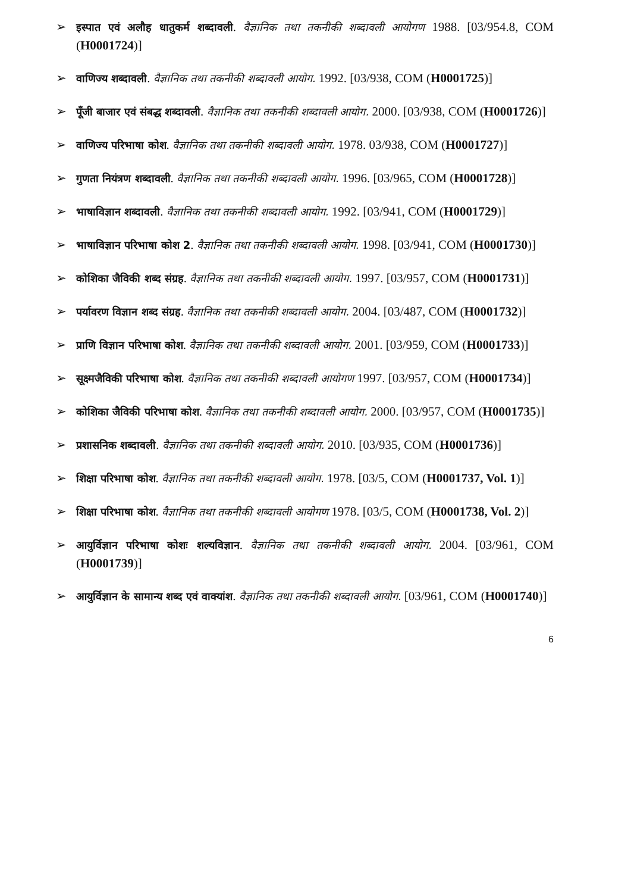➢ इस्पात एवं अलौह धातुकर्म शब्दावली. वैज्ञानिक तथा तकनीकी शब्दावली आयोगण 1988. [03/954.8, COM (H0001724)]
➢ वाणिज्य शब्दावली. वैज्ञानिक तथा तकनीकी शब्दावली आयोग. 1992. [03/938, COM (H0001725)]
➢ पूँजी बाजार एवं संबद्ध शब्दावली. वैज्ञानिक तथा तकनीकी शब्दावली आयोग. 2000. [03/938, COM (H0001726)]
➢ वाणिज्य परिभाषा कोश. वैज्ञानिक तथा तकनीकी शब्दावली आयोग. 1978. 03/938, COM (H0001727)]
➢ गुणता नियंत्रण शब्दावली. वैज्ञानिक तथा तकनीकी शब्दावली आयोग. 1996. [03/965, COM (H0001728)]
➢ भाषाविज्ञान शब्दावली. वैज्ञानिक तथा तकनीकी शब्दावली आयोग. 1992. [03/941, COM (H0001729)]
➢ भाषाविज्ञान परिभाषा कोश 2. वैज्ञानिक तथा तकनीकी शब्दावली आयोग. 1998. [03/941, COM (H0001730)]
➢ कोशिका जैविकी शब्द संग्रह. वैज्ञानिक तथा तकनीकी शब्दावली आयोग. 1997. [03/957, COM (H0001731)]
➢ पर्यावरण विज्ञान शब्द संग्रह. वैज्ञानिक तथा तकनीकी शब्दावली आयोग. 2004. [03/487, COM (H0001732)]
➢ प्राणि विज्ञान परिभाषा कोश. वैज्ञानिक तथा तकनीकी शब्दावली आयोग. 2001. [03/959, COM (H0001733)]
➢ सूक्ष्मजैविकी परिभाषा कोश. वैज्ञानिक तथा तकनीकी शब्दावली आयोगण 1997. [03/957, COM (H0001734)]
➢ कोशिका जैविकी परिभाषा कोश. वैज्ञानिक तथा तकनीकी शब्दावली आयोग. 2000. [03/957, COM (H0001735)]
➢ प्रशासनिक शब्दावली. वैज्ञानिक तथा तकनीकी शब्दावली आयोग. 2010. [03/935, COM (H0001736)]
➢ शिक्षा परिभाषा कोश. वैज्ञानिक तथा तकनीकी शब्दावली आयोग. 1978. [03/5, COM (H0001737, Vol. 1)]
➢ शिक्षा परिभाषा कोश. वैज्ञानिक तथा तकनीकी शब्दावली आयोगण 1978. [03/5, COM (H0001738, Vol. 2)]
➢ आयुर्विज्ञान परिभाषा कोशः शल्यविज्ञान. वैज्ञानिक तथा तकनीकी शब्दावली आयोग. 2004. [03/961, COM (H0001739)]
➢ आयुर्विज्ञान के सामान्य शब्द एवं वाक्यांश. वैज्ञानिक तथा तकनीकी शब्दावली आयोग. [03/961, COM (H0001740)]
6